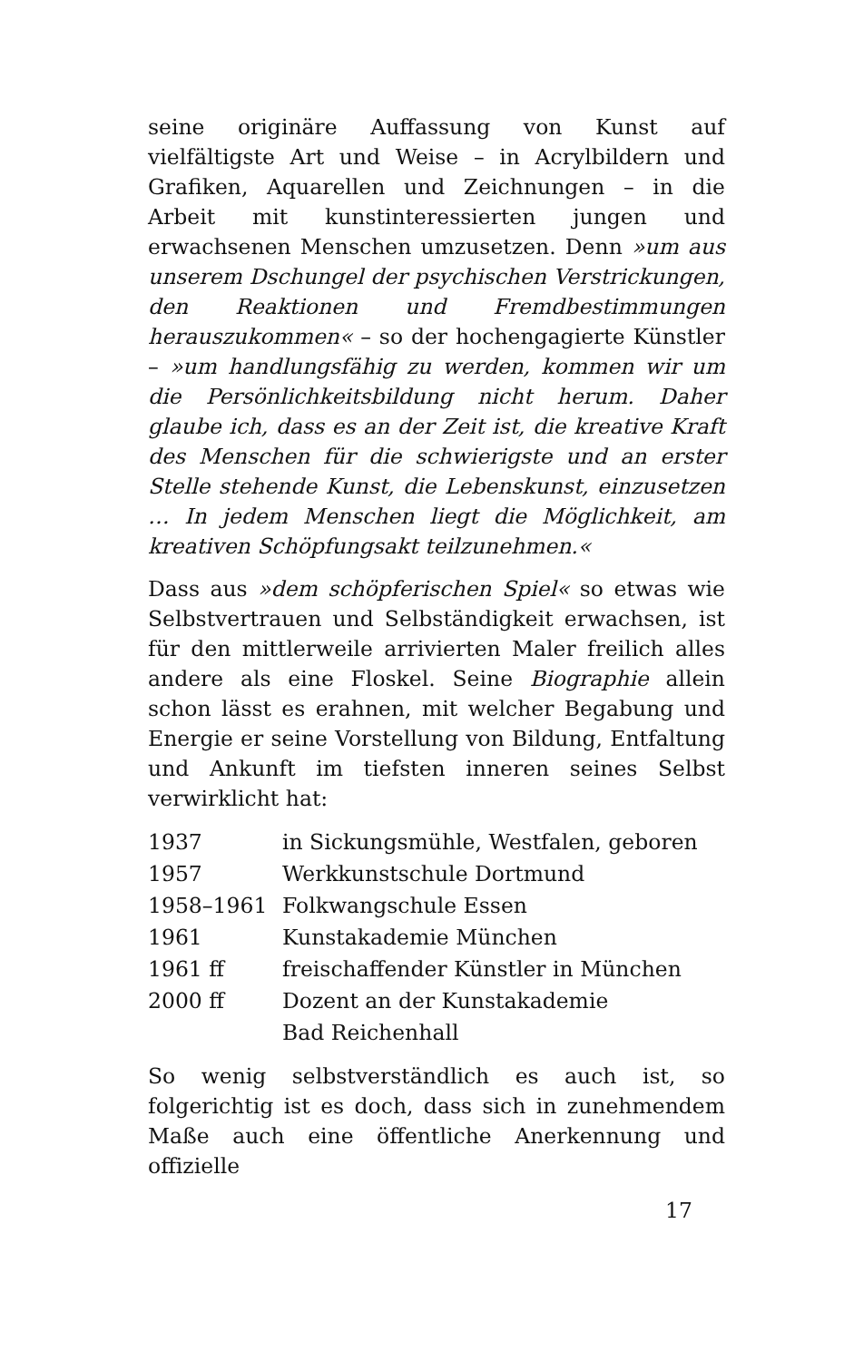seine originäre Auffassung von Kunst auf vielfältigste Art und Weise – in Acrylbildern und Grafiken, Aquarellen und Zeichnungen – in die Arbeit mit kunstinteressierten jungen und erwachsenen Menschen umzusetzen. Denn »um aus unserem Dschungel der psychischen Verstrickungen, den Reaktionen und Fremdbestimmungen herauszukommen« – so der hochengagierte Künstler – »um handlungsfähig zu werden, kommen wir um die Persönlichkeitsbildung nicht herum. Daher glaube ich, dass es an der Zeit ist, die kreative Kraft des Menschen für die schwierigste und an erster Stelle stehende Kunst, die Lebenskunst, einzusetzen … In jedem Menschen liegt die Möglichkeit, am kreativen Schöpfungsakt teilzunehmen.«
Dass aus »dem schöpferischen Spiel« so etwas wie Selbstvertrauen und Selbständigkeit erwachsen, ist für den mittlerweile arrivierten Maler freilich alles andere als eine Floskel. Seine Biographie allein schon lässt es erahnen, mit welcher Begabung und Energie er seine Vorstellung von Bildung, Entfaltung und Ankunft im tiefsten inneren seines Selbst verwirklicht hat:
| 1937 | in Sickungsmühle, Westfalen, geboren |
| 1957 | Werkkunstschule Dortmund |
| 1958–1961 | Folkwangschule Essen |
| 1961 | Kunstakademie München |
| 1961 ff | freischaffender Künstler in München |
| 2000 ff | Dozent an der Kunstakademie Bad Reichenhall |
So wenig selbstverständlich es auch ist, so folgerichtig ist es doch, dass sich in zunehmendem Maße auch eine öffentliche Anerkennung und offizielle
17